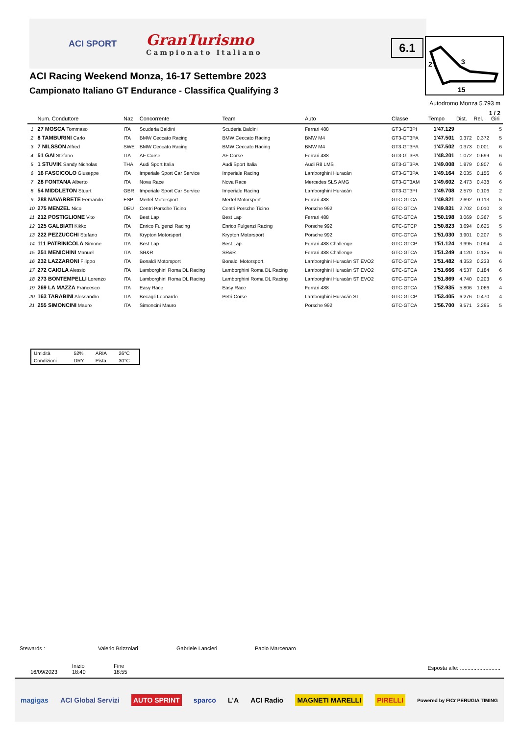ACI SPORT
GranTurismo
Campionato Italiano
6.1
2
3
15
ACI Racing Weekend Monza, 16-17 Settembre 2023
Campionato Italiano GT Endurance - Classifica Qualifying 3
Autodromo Monza 5.793 m
1 / 2
| | Num. Conduttore | Naz | Concorrente | Team | Auto | Classe | Tempo | Dist. | Rel. | Giri |
| --- | --- | --- | --- | --- | --- | --- | --- | --- | --- | --- |
| 1 | 27 MOSCA Tommaso | ITA | Scuderia Baldini | Scuderia Baldini | Ferrari 488 | GT3-GT3PI | 1'47.129 | | | 5 |
| 2 | 8 TAMBURINI Carlo | ITA | BMW Ceccato Racing | BMW Ceccato Racing | BMW M4 | GT3-GT3PA | 1'47.501 | 0.372 | 0.372 | 5 |
| 3 | 7 NILSSON Alfred | SWE | BMW Ceccato Racing | BMW Ceccato Racing | BMW M4 | GT3-GT3PA | 1'47.502 | 0.373 | 0.001 | 6 |
| 4 | 51 GAI Stefano | ITA | AF Corse | AF Corse | Ferrari 488 | GT3-GT3PA | 1'48.201 | 1.072 | 0.699 | 6 |
| 5 | 1 STUVIK Sandy Nicholas | THA | Audi Sport Italia | Audi Sport Italia | Audi R8 LMS | GT3-GT3PA | 1'49.008 | 1.879 | 0.807 | 6 |
| 6 | 16 FASCICOLO Giuseppe | ITA | Imperiale Sport Car Service | Imperiale Racing | Lamborghini Huracán | GT3-GT3PA | 1'49.164 | 2.035 | 0.156 | 6 |
| 7 | 28 FONTANA Alberto | ITA | Nova Race | Nova Race | Mercedes SLS AMG | GT3-GT3AM | 1'49.602 | 2.473 | 0.438 | 6 |
| 8 | 54 MIDDLETON Stuart | GBR | Imperiale Sport Car Service | Imperiale Racing | Lamborghini Huracán | GT3-GT3PI | 1'49.708 | 2.579 | 0.106 | 2 |
| 9 | 288 NAVARRETE Fernando | ESP | Mertel Motorsport | Mertel Motorsport | Ferrari 488 | GTC-GTCA | 1'49.821 | 2.692 | 0.113 | 5 |
| 10 | 275 MENZEL Nico | DEU | Centri Porsche Ticino | Centri Porsche Ticino | Porsche 992 | GTC-GTCA | 1'49.831 | 2.702 | 0.010 | 3 |
| 11 | 212 POSTIGLIONE Vito | ITA | Best Lap | Best Lap | Ferrari 488 | GTC-GTCA | 1'50.198 | 3.069 | 0.367 | 5 |
| 12 | 125 GALBIATI Kikko | ITA | Enrico Fulgenzi Racing | Enrico Fulgenzi Racing | Porsche 992 | GTC-GTCP | 1'50.823 | 3.694 | 0.625 | 5 |
| 13 | 222 PEZZUCCHI Stefano | ITA | Krypton Motorsport | Krypton Motorsport | Porsche 992 | GTC-GTCA | 1'51.030 | 3.901 | 0.207 | 5 |
| 14 | 111 PATRINICOLA Simone | ITA | Best Lap | Best Lap | Ferrari 488 Challenge | GTC-GTCP | 1'51.124 | 3.995 | 0.094 | 4 |
| 15 | 251 MENICHINI Manuel | ITA | SR&R | SR&R | Ferrari 488 Challenge | GTC-GTCA | 1'51.249 | 4.120 | 0.125 | 6 |
| 16 | 232 LAZZARONI Filippo | ITA | Bonaldi Motorsport | Bonaldi Motorsport | Lamborghini Huracán ST EVO2 | GTC-GTCA | 1'51.482 | 4.353 | 0.233 | 6 |
| 17 | 272 CAIOLA Alessio | ITA | Lamborghini Roma DL Racing | Lamborghini Roma DL Racing | Lamborghini Huracán ST EVO2 | GTC-GTCA | 1'51.666 | 4.537 | 0.184 | 6 |
| 18 | 273 BONTEMPELLI Lorenzo | ITA | Lamborghini Roma DL Racing | Lamborghini Roma DL Racing | Lamborghini Huracán ST EVO2 | GTC-GTCA | 1'51.869 | 4.740 | 0.203 | 6 |
| 19 | 269 LA MAZZA Francesco | ITA | Easy Race | Easy Race | Ferrari 488 | GTC-GTCA | 1'52.935 | 5.806 | 1.066 | 4 |
| 20 | 163 TARABINI Alessandro | ITA | Becagli Leonardo | Petri Corse | Lamborghini Huracán ST | GTC-GTCP | 1'53.405 | 6.276 | 0.470 | 4 |
| 21 | 255 SIMONCINI Mauro | ITA | Simoncini Mauro | | Porsche 992 | GTC-GTCA | 1'56.700 | 9.571 | 3.295 | 5 |
| Umidità | 52% | ARIA | 26°C |
| Condizioni | DRY | Pista | 30°C |
Stewards : Valerio Brizzolari Gabriele Lancieri Paolo Marcenaro
16/09/2023 Inizio
18:40
Fine
18:55
Esposta alle: ...........................
magigas ACI Global Servizi AUTO SPRINT sparco L'A ACI Radio MAGNETI MARELLI PIRELLI Powered by FICr PERUGIA TIMING